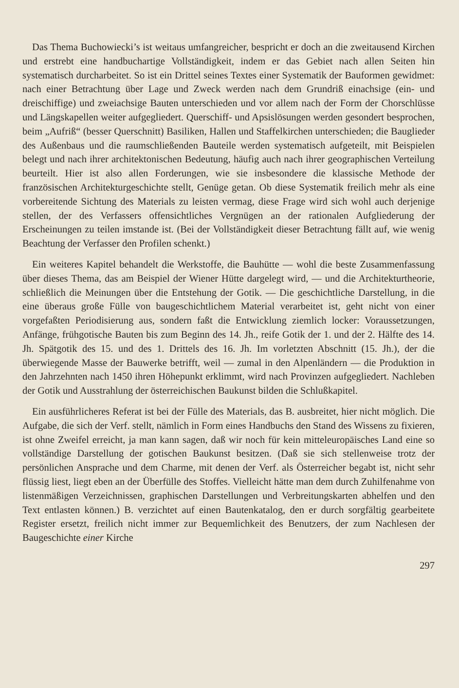Das Thema Buchowiecki’s ist weitaus umfangreicher, bespricht er doch an die zweitausend Kirchen und erstrebt eine handbuchartige Vollständigkeit, indem er das Gebiet nach allen Seiten hin systematisch durcharbeitet. So ist ein Drittel seines Textes einer Systematik der Bauformen gewidmet: nach einer Betrachtung über Lage und Zweck werden nach dem Grundriß einachsige (ein- und dreischiffige) und zweiachsige Bauten unterschieden und vor allem nach der Form der Chorschlüsse und Längskapellen weiter aufgegliedert. Querschiff- und Apsislösungen werden gesondert besprochen, beim „Aufriß“ (besser Querschnitt) Basiliken, Hallen und Staffelkirchen unterschieden; die Bauglieder des Außenbaus und die raumschließenden Bauteile werden systematisch aufgeteilt, mit Beispielen belegt und nach ihrer architektonischen Bedeutung, häufig auch nach ihrer geographischen Verteilung beurteilt. Hier ist also allen Forderungen, wie sie insbesondere die klassische Methode der französischen Architekturgeschichte stellt, Genüge getan. Ob diese Systematik freilich mehr als eine vorbereitende Sichtung des Materials zu leisten vermag, diese Frage wird sich wohl auch derjenige stellen, der des Verfassers offensichtliches Vergnügen an der rationalen Aufgliederung der Erscheinungen zu teilen imstande ist. (Bei der Vollständigkeit dieser Betrachtung fällt auf, wie wenig Beachtung der Verfasser den Profilen schenkt.)
Ein weiteres Kapitel behandelt die Werkstoffe, die Bauhütte — wohl die beste Zusammenfassung über dieses Thema, das am Beispiel der Wiener Hütte dargelegt wird, — und die Architekturtheorie, schließlich die Meinungen über die Entstehung der Gotik. — Die geschichtliche Darstellung, in die eine überaus große Fülle von baugeschichtlichem Material verarbeitet ist, geht nicht von einer vorgefaßten Periodisierung aus, sondern faßt die Entwicklung ziemlich locker: Voraussetzungen, Anfänge, frühgotische Bauten bis zum Beginn des 14. Jh., reife Gotik der 1. und der 2. Hälfte des 14. Jh. Spätgotik des 15. und des 1. Drittels des 16. Jh. Im vorletzten Abschnitt (15. Jh.), der die überwiegende Masse der Bauwerke betrifft, weil — zumal in den Alpenländern — die Produktion in den Jahrzehnten nach 1450 ihren Höhepunkt erklimmt, wird nach Provinzen aufgegliedert. Nachleben der Gotik und Ausstrahlung der österreichischen Baukunst bilden die Schlußkapitel.
Ein ausführlicheres Referat ist bei der Fülle des Materials, das B. ausbreitet, hier nicht möglich. Die Aufgabe, die sich der Verf. stellt, nämlich in Form eines Handbuchs den Stand des Wissens zu fixieren, ist ohne Zweifel erreicht, ja man kann sagen, daß wir noch für kein mitteleuropäisches Land eine so vollständige Darstellung der gotischen Baukunst besitzen. (Daß sie sich stellenweise trotz der persönlichen Ansprache und dem Charme, mit denen der Verf. als Österreicher begabt ist, nicht sehr flüssig liest, liegt eben an der Überfülle des Stoffes. Vielleicht hätte man dem durch Zuhilfenahme von listenmäßigen Verzeichnissen, graphischen Darstellungen und Verbreitungskarten abhelfen und den Text entlasten können.) B. verzichtet auf einen Bautenkatalog, den er durch sorgfältig gearbeitete Register ersetzt, freilich nicht immer zur Bequemlichkeit des Benutzers, der zum Nachlesen der Baugeschichte einer Kirche
297